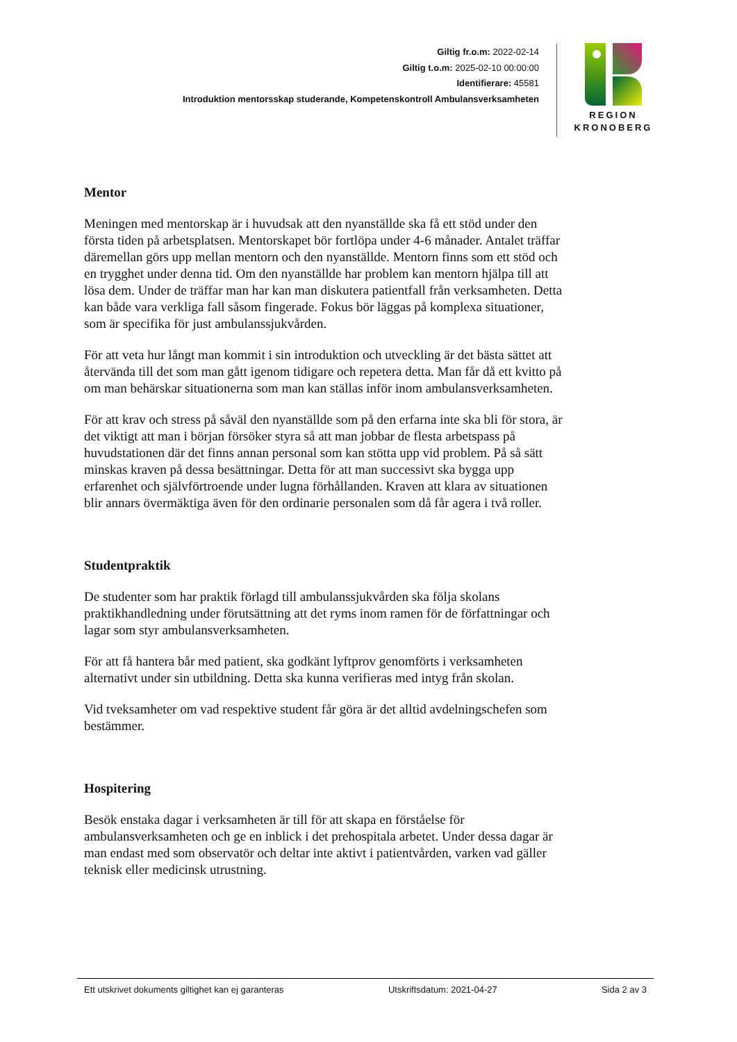Giltig fr.o.m: 2022-02-14
Giltig t.o.m: 2025-02-10 00:00:00
Identifierare: 45581
Introduktion mentorsskap studerande, Kompetenskontroll Ambulansverksamheten
REGION
KRONOBERG
Mentor
Meningen med mentorskap är i huvudsak att den nyanställde ska få ett stöd under den första tiden på arbetsplatsen. Mentorskapet bör fortlöpa under 4-6 månader. Antalet träffar däremellan görs upp mellan mentorn och den nyanställde. Mentorn finns som ett stöd och en trygghet under denna tid. Om den nyanställde har problem kan mentorn hjälpa till att lösa dem. Under de träffar man har kan man diskutera patientfall från verksamheten. Detta kan både vara verkliga fall såsom fingerade. Fokus bör läggas på komplexa situationer, som är specifika för just ambulanssjukvården.
För att veta hur långt man kommit i sin introduktion och utveckling är det bästa sättet att återvända till det som man gått igenom tidigare och repetera detta. Man får då ett kvitto på om man behärskar situationerna som man kan ställas inför inom ambulansverksamheten.
För att krav och stress på såväl den nyanställde som på den erfarna inte ska bli för stora, är det viktigt att man i början försöker styra så att man jobbar de flesta arbetspass på huvudstationen där det finns annan personal som kan stötta upp vid problem. På så sätt minskas kraven på dessa besättningar. Detta för att man successivt ska bygga upp erfarenhet och självförtroende under lugna förhållanden. Kraven att klara av situationen blir annars övermäktiga även för den ordinarie personalen som då får agera i två roller.
Studentpraktik
De studenter som har praktik förlagd till ambulanssjukvården ska följa skolans praktikhandledning under förutsättning att det ryms inom ramen för de författningar och lagar som styr ambulansverksamheten.
För att få hantera bår med patient, ska godkänt lyftprov genomförts i verksamheten alternativt under sin utbildning. Detta ska kunna verifieras med intyg från skolan.
Vid tveksamheter om vad respektive student får göra är det alltid avdelningschefen som bestämmer.
Hospitering
Besök enstaka dagar i verksamheten är till för att skapa en förståelse för ambulansverksamheten och ge en inblick i det prehospitala arbetet. Under dessa dagar är man endast med som observatör och deltar inte aktivt i patientvården, varken vad gäller teknisk eller medicinsk utrustning.
Ett utskrivet dokuments giltighet kan ej garanteras Utskriftsdatum: 2021-04-27 Sida 2 av 3